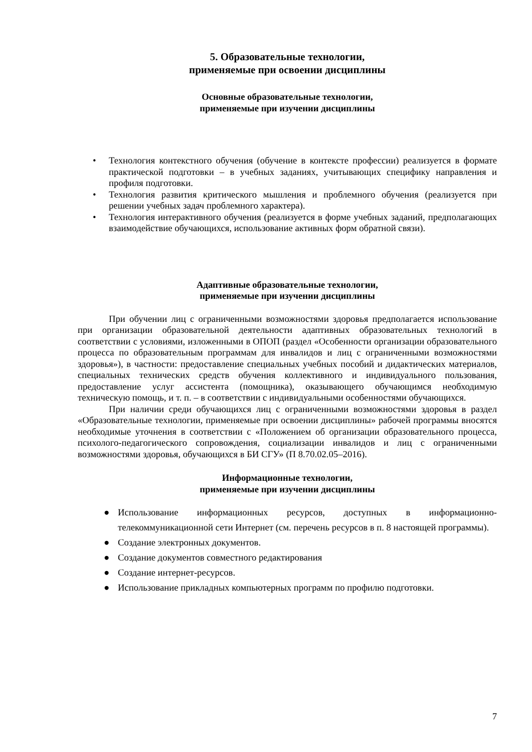5. Образовательные технологии,
применяемые при освоении дисциплины
Основные образовательные технологии,
применяемые при изучении дисциплины
• Технология контекстного обучения (обучение в контексте профессии) реализуется в формате практической подготовки – в учебных заданиях, учитывающих специфику направления и профиля подготовки.
• Технология развития критического мышления и проблемного обучения (реализуется при решении учебных задач проблемного характера).
• Технология интерактивного обучения (реализуется в форме учебных заданий, предполагающих взаимодействие обучающихся, использование активных форм обратной связи).
Адаптивные образовательные технологии,
применяемые при изучении дисциплины
При обучении лиц с ограниченными возможностями здоровья предполагается использование при организации образовательной деятельности адаптивных образовательных технологий в соответствии с условиями, изложенными в ОПОП (раздел «Особенности организации образовательного процесса по образовательным программам для инвалидов и лиц с ограниченными возможностями здоровья»), в частности: предоставление специальных учебных пособий и дидактических материалов, специальных технических средств обучения коллективного и индивидуального пользования, предоставление услуг ассистента (помощника), оказывающего обучающимся необходимую техническую помощь, и т. п. – в соответствии с индивидуальными особенностями обучающихся.
При наличии среди обучающихся лиц с ограниченными возможностями здоровья в раздел «Образовательные технологии, применяемые при освоении дисциплины» рабочей программы вносятся необходимые уточнения в соответствии с «Положением об организации образовательного процесса, психолого-педагогического сопровождения, социализации инвалидов и лиц с ограниченными возможностями здоровья, обучающихся в БИ СГУ» (П 8.70.02.05–2016).
Информационные технологии,
применяемые при изучении дисциплины
● Использование информационных ресурсов, доступных в информационно-телекоммуникационной сети Интернет (см. перечень ресурсов в п. 8 настоящей программы).
● Создание электронных документов.
● Создание документов совместного редактирования
● Создание интернет-ресурсов.
● Использование прикладных компьютерных программ по профилю подготовки.
7